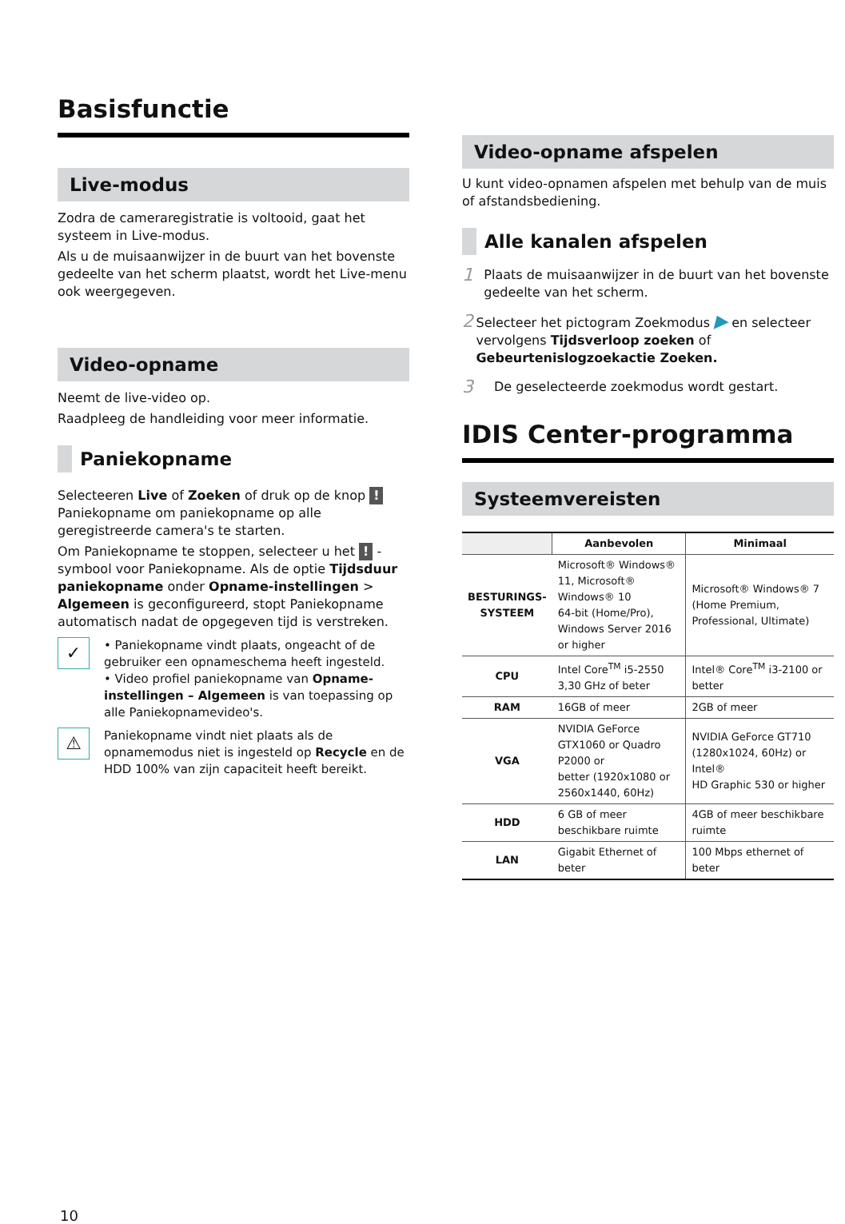Basisfunctie
Live-modus
Zodra de cameraregistratie is voltooid, gaat het systeem in Live-modus.
Als u de muisaanwijzer in de buurt van het bovenste gedeelte van het scherm plaatst, wordt het Live-menu ook weergegeven.
Video-opname
Neemt de live-video op.
Raadpleeg de handleiding voor meer informatie.
Paniekopname
Selecteeren Live of Zoeken of druk op de knop ! Paniekopname om paniekopname op alle geregistreerde camera's te starten.
Om Paniekopname te stoppen, selecteer u het ! -symbool voor Paniekopname. Als de optie Tijdsduur paniekopname onder Opname-instellingen > Algemeen is geconfigureerd, stopt Paniekopname automatisch nadat de opgegeven tijd is verstreken.
✓
• Paniekopname vindt plaats, ongeacht of de gebruiker een opnameschema heeft ingesteld.
• Video profiel paniekopname van Opname-instellingen – Algemeen is van toepassing op alle Paniekopnamevideo's.
⚠
Paniekopname vindt niet plaats als de opnamemodus niet is ingesteld op Recycle en de HDD 100% van zijn capaciteit heeft bereikt.
Video-opname afspelen
U kunt video-opnamen afspelen met behulp van de muis of afstandsbediening.
Alle kanalen afspelen
1
Plaats de muisaanwijzer in de buurt van het bovenste gedeelte van het scherm.
2
Selecteer het pictogram Zoekmodus ▶ en selecteer vervolgens Tijdsverloop zoeken of Gebeurtenislogzoekactie Zoeken.
3
De geselecteerde zoekmodus wordt gestart.
IDIS Center-programma
Systeemvereisten
| | Aanbevolen | Minimaal |
| --- | --- | --- |
| BESTURINGS- SYSTEEM | Microsoft® Windows® 11, Microsoft® Windows® 10 64-bit (Home/Pro), Windows Server 2016 or higher | Microsoft® Windows® 7 (Home Premium, Professional, Ultimate) |
| CPU | Intel Core<sup>TM</sup> i5-2550 3,30 GHz of beter | Intel® Core<sup>TM</sup> i3-2100 or better |
| RAM | 16GB of meer | 2GB of meer |
| VGA | NVIDIA GeForce GTX1060 or Quadro P2000 or better (1920x1080 or 2560x1440, 60Hz) | NVIDIA GeForce GT710 (1280x1024, 60Hz) or Intel® HD Graphic 530 or higher |
| HDD | 6 GB of meer beschikbare ruimte | 4GB of meer beschikbare ruimte |
| LAN | Gigabit Ethernet of beter | 100 Mbps ethernet of beter |
10